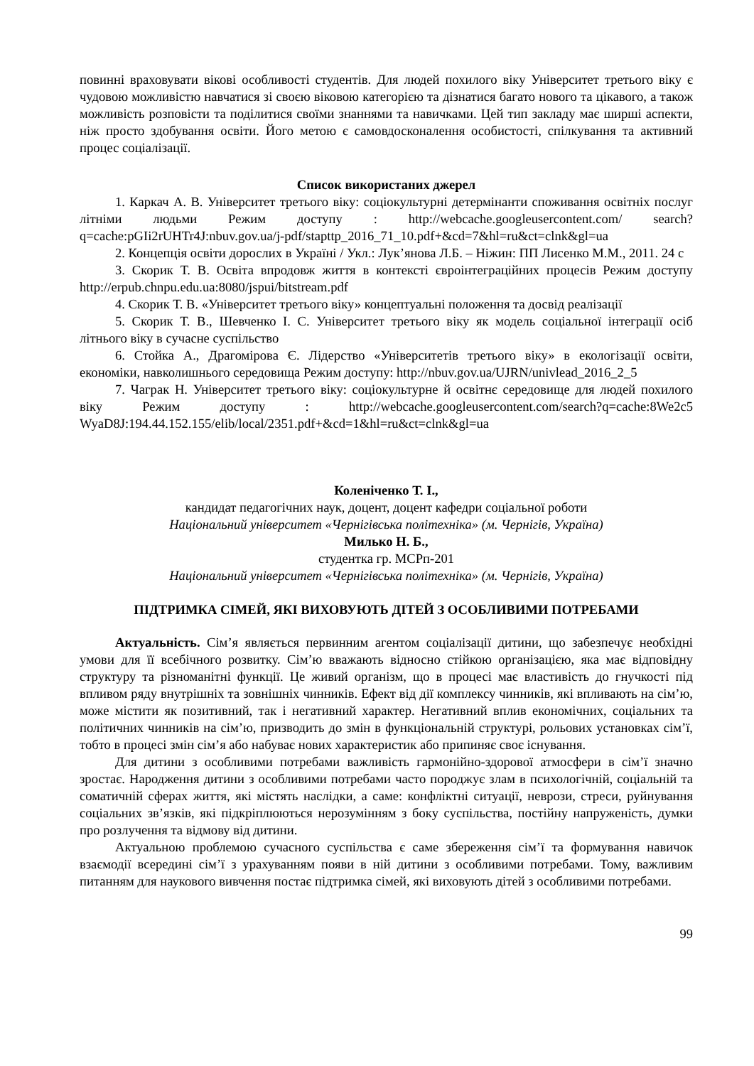повинні враховувати вікові особливості студентів. Для людей похилого віку Університет третього віку є чудовою можливістю навчатися зі своєю віковою категорією та дізнатися багато нового та цікавого, а також можливість розповісти та поділитися своїми знаннями та навичками. Цей тип закладу має ширші аспекти, ніж просто здобування освіти. Його метою є самовдосконалення особистості, спілкування та активний процес соціалізації.
Список використаних джерел
1. Каркач А. В. Університет третього віку: соціокультурні детермінанти споживання освітніх послуг літніми людьми Режим доступу : http://webcache.googleusercontent.com/ search?q=cache:pGIi2rUHTr4J:nbuv.gov.ua/j-pdf/stapttp_2016_71_10.pdf+&cd=7&hl=ru&ct=clnk&gl=ua
2. Концепція освіти дорослих в Україні / Укл.: Лук’янова Л.Б. – Ніжин: ПП Лисенко М.М., 2011. 24 с
3. Скорик Т. В. Освіта впродовж життя в контексті євроінтеграційних процесів Режим доступу http://erpub.chnpu.edu.ua:8080/jspui/bitstream.pdf
4. Скорик Т. В. «Університет третього віку» концептуальні положення та досвід реалізації
5. Скорик Т. В., Шевченко І. С. Університет третього віку як модель соціальної інтеграції осіб літнього віку в сучасне суспільство
6. Стойка А., Драгомірова Є. Лідерство «Університетів третього віку» в екологізації освіти, економіки, навколишнього середовища Режим доступу: http://nbuv.gov.ua/UJRN/univlead_2016_2_5
7. Чаграк Н. Університет третього віку: соціокультурне й освітнє середовище для людей похилого віку Режим доступу : http://webcache.googleusercontent.com/search?q=cache:8We2c5 WyaD8J:194.44.152.155/elib/local/2351.pdf+&cd=1&hl=ru&ct=clnk&gl=ua
Коленіченко Т. І.,
кандидат педагогічних наук, доцент, доцент кафедри соціальної роботи
Національний університет «Чернігівська політехніка» (м. Чернігів, Україна)
Милько Н. Б.,
студентка гр. МСРп-201
Національний університет «Чернігівська політехніка» (м. Чернігів, Україна)
ПІДТРИМКА СІМЕЙ, ЯКІ ВИХОВУЮТЬ ДІТЕЙ З ОСОБЛИВИМИ ПОТРЕБАМИ
Актуальність. Сім’я являється первинним агентом соціалізації дитини, що забезпечує необхідні умови для її всебічного розвитку. Сім’ю вважають відносно стійкою організацією, яка має відповідну структуру та різноманітні функції. Це живий організм, що в процесі має властивість до гнучкості під впливом ряду внутрішніх та зовнішніх чинників. Ефект від дії комплексу чинників, які впливають на сім’ю, може містити як позитивний, так і негативний характер. Негативний вплив економічних, соціальних та політичних чинників на сім’ю, призводить до змін в функціональній структурі, рольових установках сім’ї, тобто в процесі змін сім’я або набуває нових характеристик або припиняє своє існування.
Для дитини з особливими потребами важливість гармонійно-здорової атмосфери в сім’ї значно зростає. Народження дитини з особливими потребами часто породжує злам в психологічній, соціальній та соматичній сферах життя, які містять наслідки, а саме: конфліктні ситуації, неврози, стреси, руйнування соціальних зв’язків, які підкріплюються нерозумінням з боку суспільства, постійну напруженість, думки про розлучення та відмову від дитини.
Актуальною проблемою сучасного суспільства є саме збереження сім’ї та формування навичок взаємодії всередині сім’ї з урахуванням появи в ній дитини з особливими потребами. Тому, важливим питанням для наукового вивчення постає підтримка сімей, які виховують дітей з особливими потребами.
99